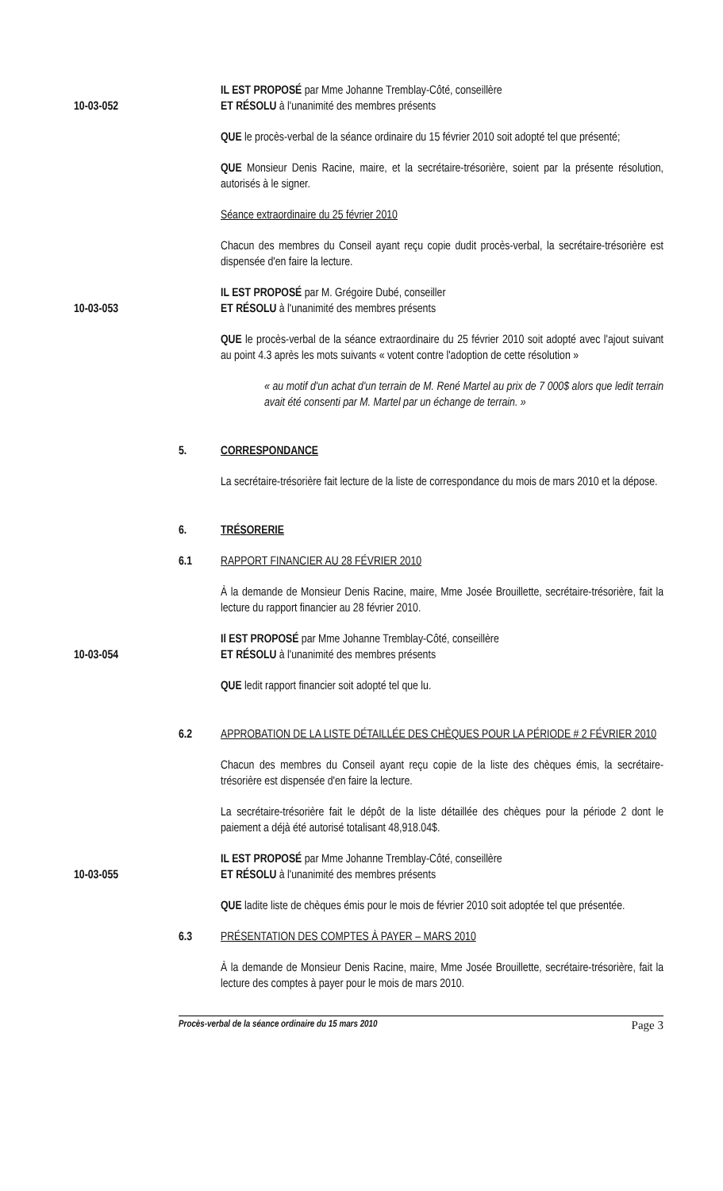IL EST PROPOSÉ par Mme Johanne Tremblay-Côté, conseillère
10-03-052 ET RÉSOLU à l'unanimité des membres présents
QUE le procès-verbal de la séance ordinaire du 15 février 2010 soit adopté tel que présenté;
QUE Monsieur Denis Racine, maire, et la secrétaire-trésorière, soient par la présente résolution, autorisés à le signer.
Séance extraordinaire du 25 février 2010
Chacun des membres du Conseil ayant reçu copie dudit procès-verbal, la secrétaire-trésorière est dispensée d'en faire la lecture.
IL EST PROPOSÉ par M. Grégoire Dubé, conseiller
10-03-053 ET RÉSOLU à l'unanimité des membres présents
QUE le procès-verbal de la séance extraordinaire du 25 février 2010 soit adopté avec l'ajout suivant au point 4.3 après les mots suivants « votent contre l'adoption de cette résolution »
« au motif d'un achat d'un terrain de M. René Martel au prix de 7 000$ alors que ledit terrain avait été consenti par M. Martel par un échange de terrain. »
5. CORRESPONDANCE
La secrétaire-trésorière fait lecture de la liste de correspondance du mois de mars 2010 et la dépose.
6. TRÉSORERIE
6.1 RAPPORT FINANCIER AU 28 FÉVRIER 2010
À la demande de Monsieur Denis Racine, maire, Mme Josée Brouillette, secrétaire-trésorière, fait la lecture du rapport financier au 28 février 2010.
Il EST PROPOSÉ par Mme Johanne Tremblay-Côté, conseillère
10-03-054 ET RÉSOLU à l'unanimité des membres présents
QUE ledit rapport financier soit adopté tel que lu.
6.2 APPROBATION DE LA LISTE DÉTAILLÉE DES CHÈQUES POUR LA PÉRIODE # 2 FÉVRIER 2010
Chacun des membres du Conseil ayant reçu copie de la liste des chèques émis, la secrétaire-trésorière est dispensée d'en faire la lecture.
La secrétaire-trésorière fait le dépôt de la liste détaillée des chèques pour la période 2 dont le paiement a déjà été autorisé totalisant 48,918.04$.
IL EST PROPOSÉ par Mme Johanne Tremblay-Côté, conseillère
10-03-055 ET RÉSOLU à l'unanimité des membres présents
QUE ladite liste de chèques émis pour le mois de février 2010 soit adoptée tel que présentée.
6.3 PRÉSENTATION DES COMPTES À PAYER – MARS 2010
À la demande de Monsieur Denis Racine, maire, Mme Josée Brouillette, secrétaire-trésorière, fait la lecture des comptes à payer pour le mois de mars 2010.
Procès-verbal de la séance ordinaire du 15 mars 2010 Page 3